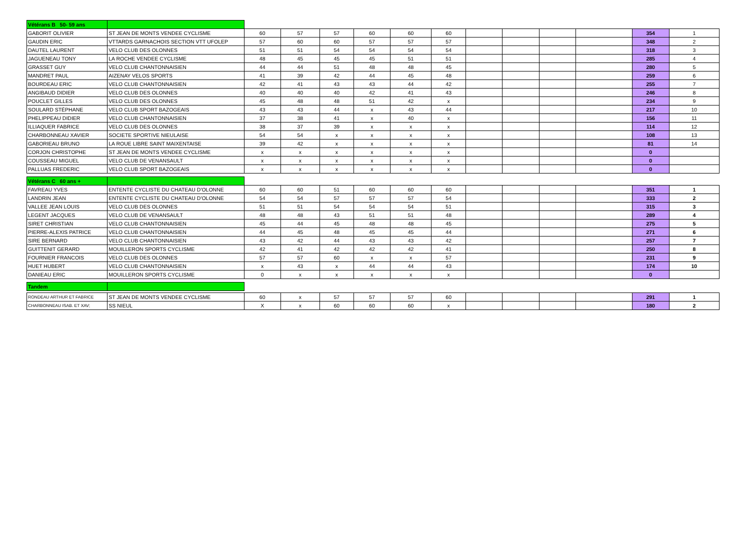| Vétérans B 50- 59 ans | | | | | | | | | | | | | |
| GABORIT OLIVIER | ST JEAN DE MONTS VENDEE CYCLISME | 60 | 57 | 57 | 60 | 60 | 60 | | | | | 354 | 1 |
| GAUDIN ERIC | VTTARDS GARNACHOIS SECTION VTT UFOLEP | 57 | 60 | 60 | 57 | 57 | 57 | | | | | 348 | 2 |
| DAUTEL LAURENT | VELO CLUB DES OLONNES | 51 | 51 | 54 | 54 | 54 | 54 | | | | | 318 | 3 |
| JAGUENEAU TONY | LA ROCHE VENDEE CYCLISME | 48 | 45 | 45 | 45 | 51 | 51 | | | | | 285 | 4 |
| GRASSET GUY | VELO CLUB CHANTONNAISIEN | 44 | 44 | 51 | 48 | 48 | 45 | | | | | 280 | 5 |
| MANDRET PAUL | AIZENAY VELOS SPORTS | 41 | 39 | 42 | 44 | 45 | 48 | | | | | 259 | 6 |
| BOURDEAU ERIC | VELO CLUB CHANTONNAISIEN | 42 | 41 | 43 | 43 | 44 | 42 | | | | | 255 | 7 |
| ANGIBAUD DIDIER | VELO CLUB DES OLONNES | 40 | 40 | 40 | 42 | 41 | 43 | | | | | 246 | 8 |
| POUCLET GILLES | VELO CLUB DES OLONNES | 45 | 48 | 48 | 51 | 42 | x | | | | | 234 | 9 |
| SOULARD STÉPHANE | VELO CLUB SPORT BAZOGEAIS | 43 | 43 | 44 | x | 43 | 44 | | | | | 217 | 10 |
| PHELIPPEAU DIDIER | VELO CLUB CHANTONNAISIEN | 37 | 38 | 41 | x | 40 | x | | | | | 156 | 11 |
| ILLIAQUER FABRICE | VELO CLUB DES OLONNES | 38 | 37 | 39 | x | x | x | | | | | 114 | 12 |
| CHARBONNEAU XAVIER | SOCIETE SPORTIVE NIEULAISE | 54 | 54 | x | x | x | x | | | | | 108 | 13 |
| GABORIEAU BRUNO | LA ROUE LIBRE SAINT MAIXENTAISE | 39 | 42 | x | x | x | x | | | | | 81 | 14 |
| CORJON CHRISTOPHE | ST JEAN DE MONTS VENDEE CYCLISME | x | x | x | x | x | x | | | | | 0 | |
| COUSSEAU MIGUEL | VELO CLUB DE VENANSAULT | x | x | x | x | x | x | | | | | 0 | |
| PALLUAS FREDERIC | VELO CLUB SPORT BAZOGEAIS | x | x | x | x | x | x | | | | | 0 | |
| Vétérans C 60 ans + | | | | | | | | | | | | | |
| FAVREAU YVES | ENTENTE CYCLISTE DU CHATEAU D'OLONNE | 60 | 60 | 51 | 60 | 60 | 60 | | | | | 351 | 1 |
| LANDRIN JEAN | ENTENTE CYCLISTE DU CHATEAU D'OLONNE | 54 | 54 | 57 | 57 | 57 | 54 | | | | | 333 | 2 |
| VALLEE JEAN LOUIS | VELO CLUB DES OLONNES | 51 | 51 | 54 | 54 | 54 | 51 | | | | | 315 | 3 |
| LEGENT JACQUES | VELO CLUB DE VENANSAULT | 48 | 48 | 43 | 51 | 51 | 48 | | | | | 289 | 4 |
| SIRET CHRISTIAN | VELO CLUB CHANTONNAISIEN | 45 | 44 | 45 | 48 | 48 | 45 | | | | | 275 | 5 |
| PIERRE-ALEXIS PATRICE | VELO CLUB CHANTONNAISIEN | 44 | 45 | 48 | 45 | 45 | 44 | | | | | 271 | 6 |
| SIRE BERNARD | VELO CLUB CHANTONNAISIEN | 43 | 42 | 44 | 43 | 43 | 42 | | | | | 257 | 7 |
| GUITTENIT GERARD | MOUILLERON SPORTS CYCLISME | 42 | 41 | 42 | 42 | 42 | 41 | | | | | 250 | 8 |
| FOURNIER FRANCOIS | VELO CLUB DES OLONNES | 57 | 57 | 60 | x | x | 57 | | | | | 231 | 9 |
| HUET HUBERT | VELO CLUB CHANTONNAISIEN | x | 43 | x | 44 | 44 | 43 | | | | | 174 | 10 |
| DANIEAU ERIC | MOUILLERON SPORTS CYCLISME | 0 | x | x | x | x | x | | | | | 0 | |
| Tandem | | | | | | | | | | | | | |
| RONDEAU ARTHUR ET FABRICE | ST JEAN DE MONTS VENDEE CYCLISME | 60 | x | 57 | 57 | 57 | 60 | | | | | 291 | 1 |
| CHARBONNEAU ISAB. ET XAV; | SS NIEUL | X | x | 60 | 60 | 60 | x | | | | | 180 | 2 |